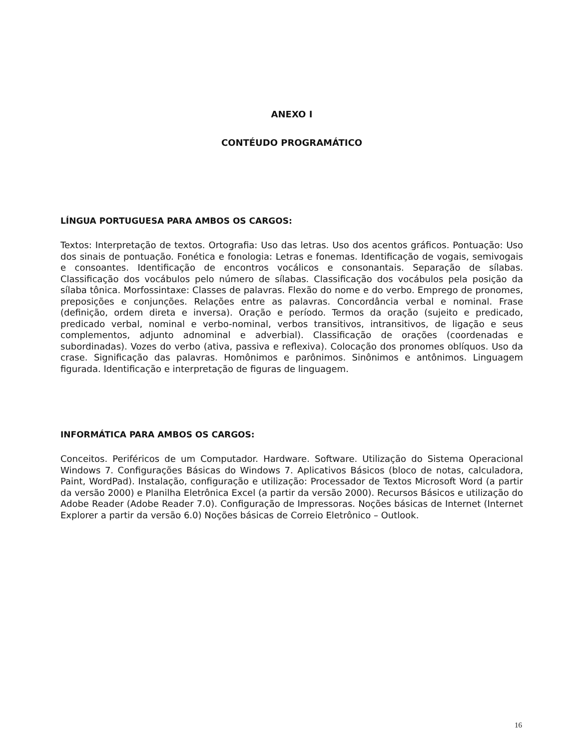ANEXO I
CONTÉUDO PROGRAMÁTICO
LÍNGUA PORTUGUESA PARA AMBOS OS CARGOS:
Textos: Interpretação de textos. Ortografia: Uso das letras. Uso dos acentos gráficos. Pontuação: Uso dos sinais de pontuação. Fonética e fonologia: Letras e fonemas. Identificação de vogais, semivogais e consoantes. Identificação de encontros vocálicos e consonantais. Separação de sílabas. Classificação dos vocábulos pelo número de sílabas. Classificação dos vocábulos pela posição da sílaba tônica. Morfossintaxe: Classes de palavras. Flexão do nome e do verbo. Emprego de pronomes, preposições e conjunções. Relações entre as palavras. Concordância verbal e nominal. Frase (definição, ordem direta e inversa). Oração e período. Termos da oração (sujeito e predicado, predicado verbal, nominal e verbo-nominal, verbos transitivos, intransitivos, de ligação e seus complementos, adjunto adnominal e adverbial). Classificação de orações (coordenadas e subordinadas). Vozes do verbo (ativa, passiva e reflexiva). Colocação dos pronomes oblíquos. Uso da crase. Significação das palavras. Homônimos e parônimos. Sinônimos e antônimos. Linguagem figurada. Identificação e interpretação de figuras de linguagem.
INFORMÁTICA PARA AMBOS OS CARGOS:
Conceitos. Periféricos de um Computador. Hardware. Software. Utilização do Sistema Operacional Windows 7. Configurações Básicas do Windows 7. Aplicativos Básicos (bloco de notas, calculadora, Paint, WordPad). Instalação, configuração e utilização: Processador de Textos Microsoft Word (a partir da versão 2000) e Planilha Eletrônica Excel (a partir da versão 2000). Recursos Básicos e utilização do Adobe Reader (Adobe Reader 7.0). Configuração de Impressoras. Noções básicas de Internet (Internet Explorer a partir da versão 6.0) Noções básicas de Correio Eletrônico – Outlook.
16